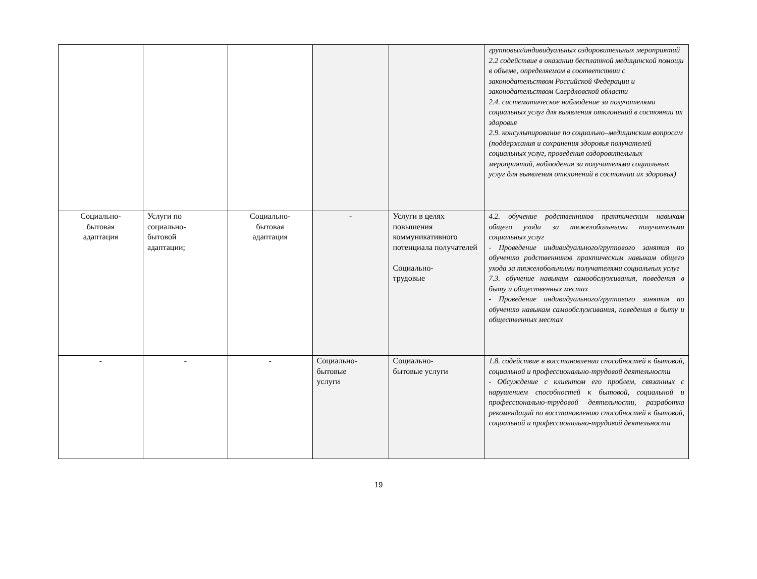| | | | | | групповых/индивидуальных оздоровительных мероприятий 2.2 содействие в оказании бесплатной медицинской помощи в объеме, определяемом в соответствии с законодательством Российской Федерации и законодательством Свердловской области 2.4. систематическое наблюдение за получателями социальных услуг для выявления отклонений в состоянии их здоровья 2.9. консультирование по социально–медицинским вопросам (поддержания и сохранения здоровья получателей социальных услуг, проведения оздоровительных мероприятий, наблюдения за получателями социальных услуг для выявления отклонений в состоянии их здоровья) |
| Социально- бытовая адаптация | Услуги по социально- бытовой адаптации; | Социально- бытовая адаптация | - | Услуги в целях повышения коммуникативного потенциала получателей Социально- трудовые | 4.2. обучение родственников практическим навыкам общего ухода за тяжелобольными получателями социальных услуг - Проведение индивидуального/группового занятия по обучению родственников практическим навыкам общего ухода за тяжелобольными получателями социальных услуг 7.3. обучение навыкам самообслуживания, поведения в быту и общественных местах - Проведение индивидуального/группового занятия по обучению навыкам самообслуживания, поведения в быту и общественных местах |
| - | - | - | Социально- бытовые услуги | Социально- бытовые услуги | 1.8. содействие в восстановлении способностей к бытовой, социальной и профессионально-трудовой деятельности - Обсуждение с клиентом его проблем, связанных с нарушением способностей к бытовой, социальной и профессионально-трудовой деятельности, разработка рекомендаций по восстановлению способностей к бытовой, социальной и профессионально-трудовой деятельности |
19